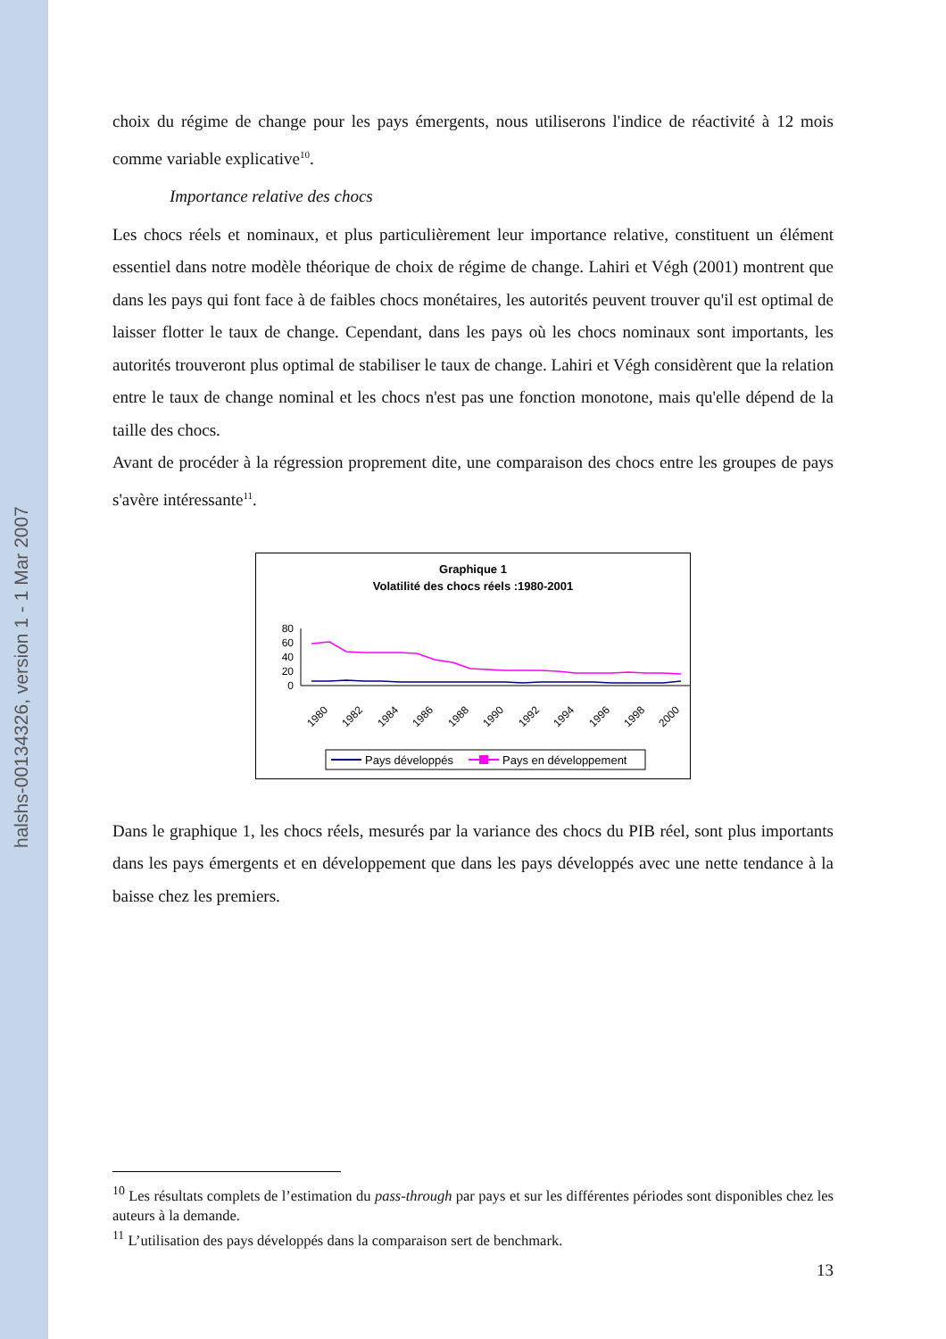halshs-00134326, version 1 - 1 Mar 2007
choix du régime de change pour les pays émergents, nous utiliserons l'indice de réactivité à 12 mois comme variable explicative<sup>10</sup>.
Importance relative des chocs
Les chocs réels et nominaux, et plus particulièrement leur importance relative, constituent un élément essentiel dans notre modèle théorique de choix de régime de change. Lahiri et Végh (2001) montrent que dans les pays qui font face à de faibles chocs monétaires, les autorités peuvent trouver qu'il est optimal de laisser flotter le taux de change. Cependant, dans les pays où les chocs nominaux sont importants, les autorités trouveront plus optimal de stabiliser le taux de change. Lahiri et Végh considèrent que la relation entre le taux de change nominal et les chocs n'est pas une fonction monotone, mais qu'elle dépend de la taille des chocs.
Avant de procéder à la régression proprement dite, une comparaison des chocs entre les groupes de pays s'avère intéressante<sup>11</sup>.
Graphique 1
Volatilité des chocs réels :1980-2001
80
60
40
20
0
1980
1982
1984
1986
1988
1990
1992
1994
1996
1998
2000
Pays développés
Pays en développement
Dans le graphique 1, les chocs réels, mesurés par la variance des chocs du PIB réel, sont plus importants dans les pays émergents et en développement que dans les pays développés avec une nette tendance à la baisse chez les premiers.
<sup>10</sup> Les résultats complets de l’estimation du pass-through par pays et sur les différentes périodes sont disponibles chez les auteurs à la demande.
<sup>11</sup> L’utilisation des pays développés dans la comparaison sert de benchmark.
13